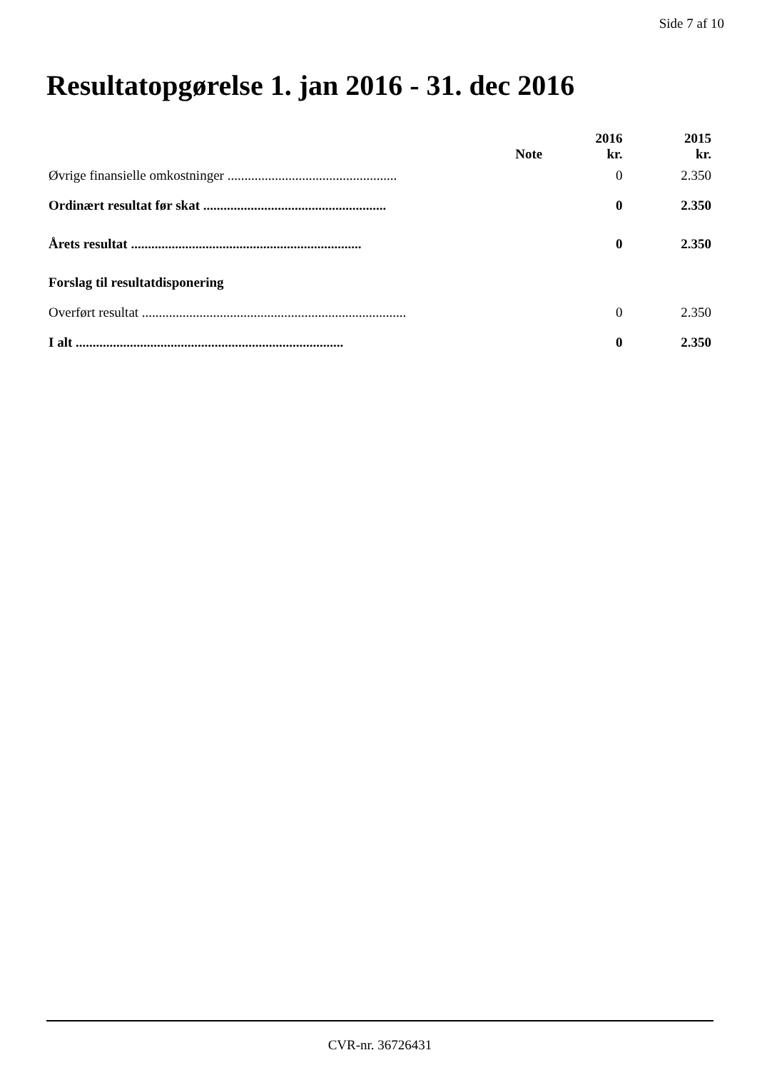Side 7 af 10
Resultatopgørelse 1. jan 2016 - 31. dec 2016
| | Note | 2016 kr. | 2015 kr. |
| --- | --- | --- | --- |
| Øvrige finansielle omkostninger .................................................. | | 0 | 2.350 |
| Ordinært resultat før skat ...................................................... | | 0 | 2.350 |
| Årets resultat .................................................................... | | 0 | 2.350 |
| Forslag til resultatdisponering | | | |
| Overført resultat .............................................................................. | | 0 | 2.350 |
| I alt ............................................................................... | | 0 | 2.350 |
CVR-nr. 36726431